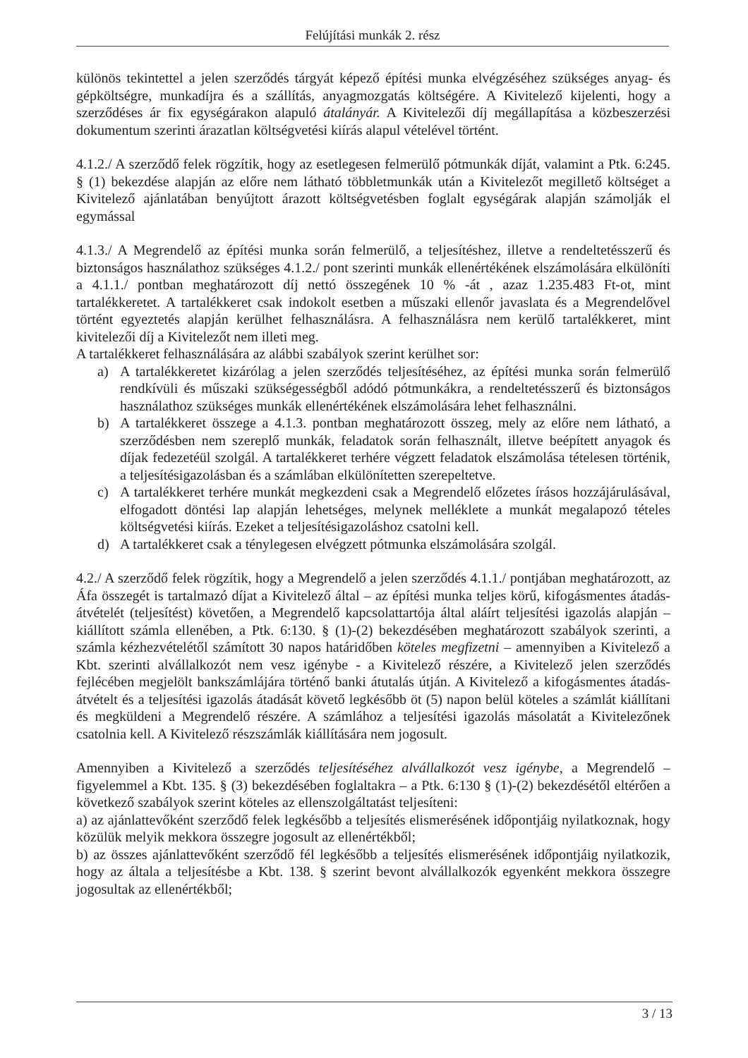Felújítási munkák 2. rész
különös tekintettel a jelen szerződés tárgyát képező építési munka elvégzéséhez szükséges anyag- és gépköltségre, munkadíjra és a szállítás, anyagmozgatás költségére. A Kivitelező kijelenti, hogy a szerződéses ár fix egységárakon alapuló átalányár. A Kivitelezői díj megállapítása a közbeszerzési dokumentum szerinti árazatlan költségvetési kiírás alapul vételével történt.
4.1.2./ A szerződő felek rögzítik, hogy az esetlegesen felmerülő pótmunkák díját, valamint a Ptk. 6:245. § (1) bekezdése alapján az előre nem látható többletmunkák után a Kivitelezőt megillető költséget a Kivitelező ajánlatában benyújtott árazott költségvetésben foglalt egységárak alapján számolják el egymással
4.1.3./ A Megrendelő az építési munka során felmerülő, a teljesítéshez, illetve a rendeltetésszerű és biztonságos használathoz szükséges 4.1.2./ pont szerinti munkák ellenértékének elszámolására elkülöníti a 4.1.1./ pontban meghatározott díj nettó összegének 10 % -át , azaz 1.235.483 Ft-ot, mint tartalékkeretet. A tartalékkeret csak indokolt esetben a műszaki ellenőr javaslata és a Megrendelővel történt egyeztetés alapján kerülhet felhasználásra. A felhasználásra nem kerülő tartalékkeret, mint kivitelezői díj a Kivitelezőt nem illeti meg.
A tartalékkeret felhasználására az alábbi szabályok szerint kerülhet sor:
a) A tartalékkeretet kizárólag a jelen szerződés teljesítéséhez, az építési munka során felmerülő rendkívüli és műszaki szükségességből adódó pótmunkákra, a rendeltetésszerű és biztonságos használathoz szükséges munkák ellenértékének elszámolására lehet felhasználni.
b) A tartalékkeret összege a 4.1.3. pontban meghatározott összeg, mely az előre nem látható, a szerződésben nem szereplő munkák, feladatok során felhasznált, illetve beépített anyagok és díjak fedezetéül szolgál. A tartalékkeret terhére végzett feladatok elszámolása tételesen történik, a teljesítésigazolásban és a számlában elkülönítetten szerepeltetve.
c) A tartalékkeret terhére munkát megkezdeni csak a Megrendelő előzetes írásos hozzájárulásával, elfogadott döntési lap alapján lehetséges, melynek melléklete a munkát megalapozó tételes költségvetési kiírás. Ezeket a teljesítésigazoláshoz csatolni kell.
d) A tartalékkeret csak a ténylegesen elvégzett pótmunka elszámolására szolgál.
4.2./ A szerződő felek rögzítik, hogy a Megrendelő a jelen szerződés 4.1.1./ pontjában meghatározott, az Áfa összegét is tartalmazó díjat a Kivitelező által – az építési munka teljes körű, kifogásmentes átadás-átvételét (teljesítést) követően, a Megrendelő kapcsolattartója által aláírt teljesítési igazolás alapján – kiállított számla ellenében, a Ptk. 6:130. § (1)-(2) bekezdésében meghatározott szabályok szerinti, a számla kézhezvételétől számított 30 napos határidőben köteles megfizetni – amennyiben a Kivitelező a Kbt. szerinti alvállalkozót nem vesz igénybe - a Kivitelező részére, a Kivitelező jelen szerződés fejlécében megjelölt bankszámlájára történő banki átutalás útján. A Kivitelező a kifogásmentes átadás-átvételt és a teljesítési igazolás átadását követő legkésőbb öt (5) napon belül köteles a számlát kiállítani és megküldeni a Megrendelő részére. A számlához a teljesítési igazolás másolatát a Kivitelezőnek csatolnia kell. A Kivitelező részszámlák kiállítására nem jogosult.
Amennyiben a Kivitelező a szerződés teljesítéséhez alvállalkozót vesz igénybe, a Megrendelő – figyelemmel a Kbt. 135. § (3) bekezdésében foglaltakra – a Ptk. 6:130 § (1)-(2) bekezdésétől eltérően a következő szabályok szerint köteles az ellenszolgáltatást teljesíteni:
a) az ajánlattevőként szerződő felek legkésőbb a teljesítés elismerésének időpontjáig nyilatkoznak, hogy közülük melyik mekkora összegre jogosult az ellenértékből;
b) az összes ajánlattevőként szerződő fél legkésőbb a teljesítés elismerésének időpontjáig nyilatkozik, hogy az általa a teljesítésbe a Kbt. 138. § szerint bevont alvállalkozók egyenként mekkora összegre jogosultak az ellenértékből;
3 / 13